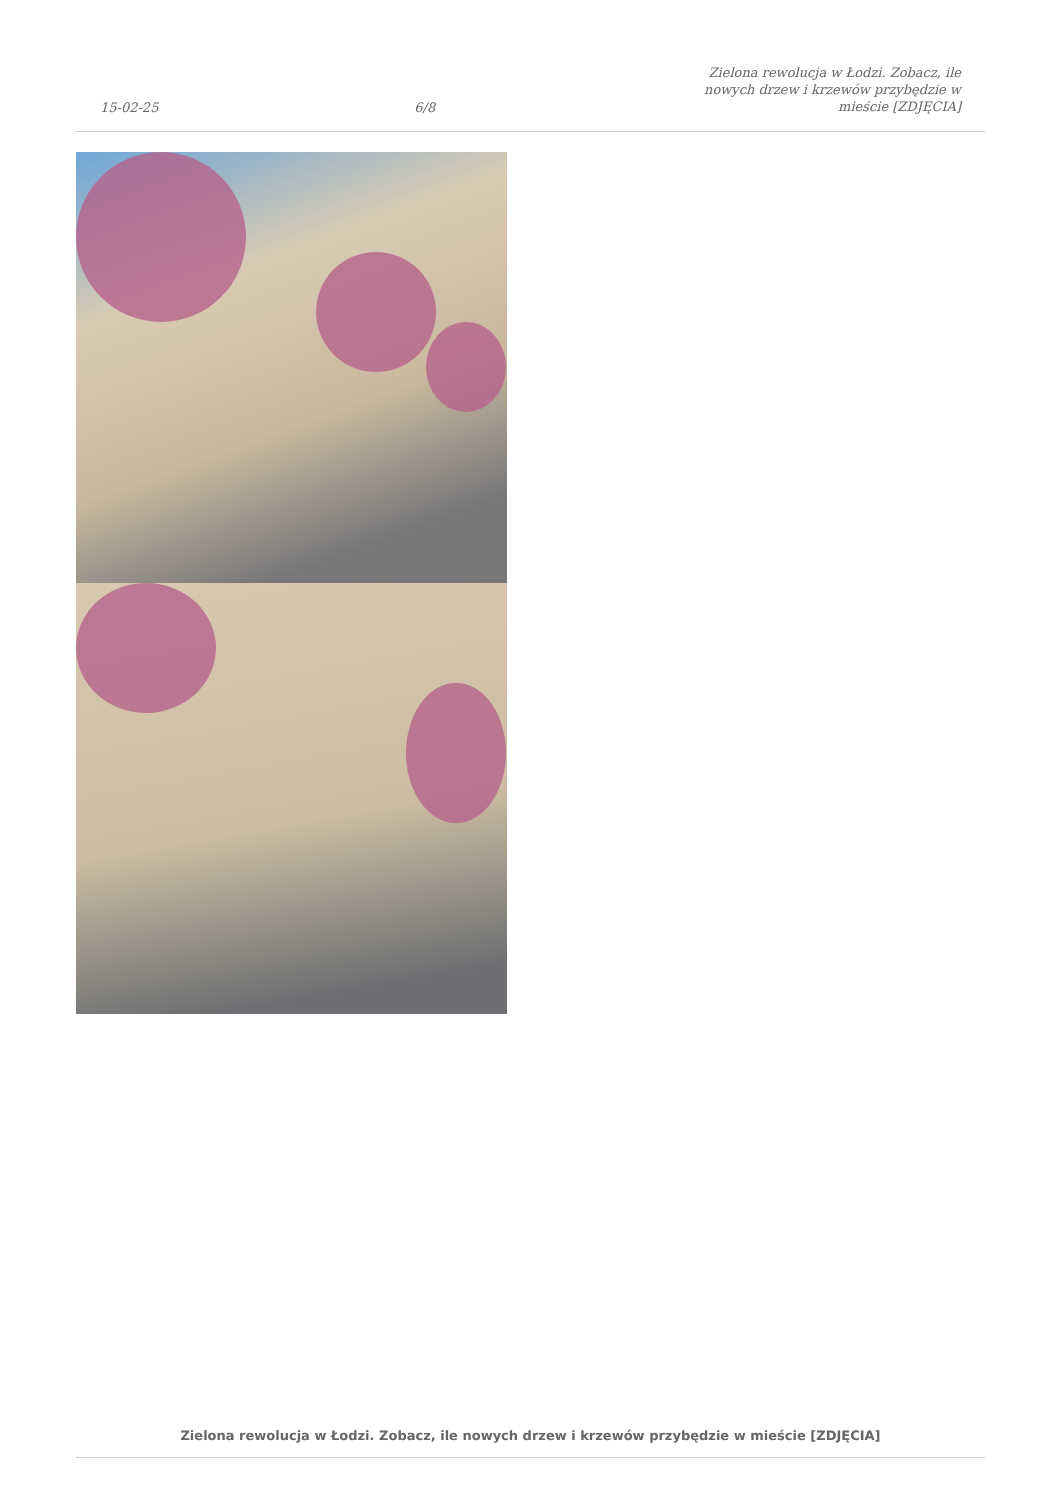15-02-25 6/8 Zielona rewolucja w Łodzi. Zobacz, ile nowych drzew i krzewów przybędzie w mieście [ZDJĘCIA]
Zielona rewolucja w Łodzi. Zobacz, ile nowych drzew i krzewów przybędzie w mieście [ZDJĘCIA]